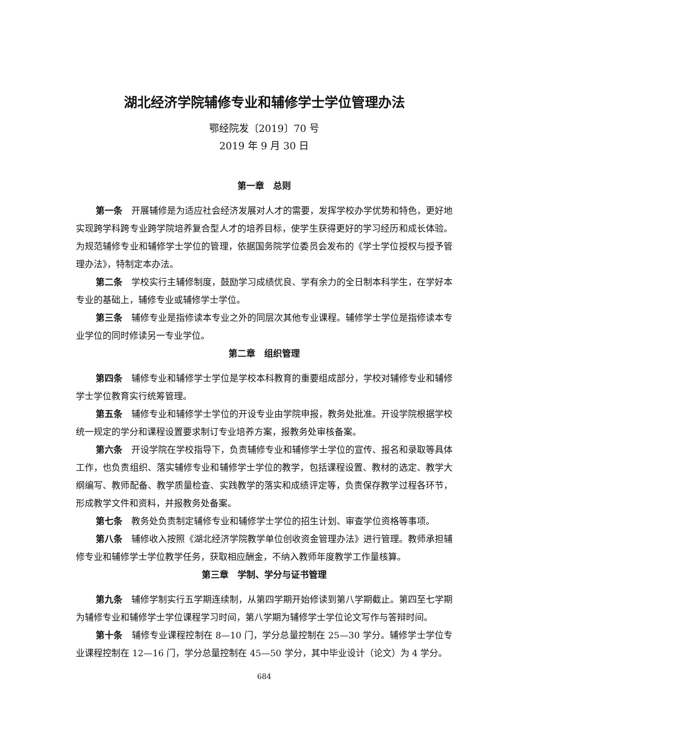湖北经济学院辅修专业和辅修学士学位管理办法
鄂经院发〔2019〕70 号
2019 年 9 月 30 日
第一章　总则
第一条　开展辅修是为适应社会经济发展对人才的需要，发挥学校办学优势和特色，更好地实现跨学科跨专业跨学院培养复合型人才的培养目标，使学生获得更好的学习经历和成长体验。为规范辅修专业和辅修学士学位的管理，依据国务院学位委员会发布的《学士学位授权与授予管理办法》，特制定本办法。
第二条　学校实行主辅修制度，鼓励学习成绩优良、学有余力的全日制本科学生，在学好本专业的基础上，辅修专业或辅修学士学位。
第三条　辅修专业是指修读本专业之外的同层次其他专业课程。辅修学士学位是指修读本专业学位的同时修读另一专业学位。
第二章　组织管理
第四条　辅修专业和辅修学士学位是学校本科教育的重要组成部分，学校对辅修专业和辅修学士学位教育实行统筹管理。
第五条　辅修专业和辅修学士学位的开设专业由学院申报，教务处批准。开设学院根据学校统一规定的学分和课程设置要求制订专业培养方案，报教务处审核备案。
第六条　开设学院在学校指导下，负责辅修专业和辅修学士学位的宣传、报名和录取等具体工作，也负责组织、落实辅修专业和辅修学士学位的教学，包括课程设置、教材的选定、教学大纲编写、教师配备、教学质量检查、实践教学的落实和成绩评定等，负责保存教学过程各环节，形成教学文件和资料，并报教务处备案。
第七条　教务处负责制定辅修专业和辅修学士学位的招生计划、审查学位资格等事项。
第八条　辅修收入按照《湖北经济学院教学单位创收资金管理办法》进行管理。教师承担辅修专业和辅修学士学位教学任务，获取相应酬金，不纳入教师年度教学工作量核算。
第三章　学制、学分与证书管理
第九条　辅修学制实行五学期连续制，从第四学期开始修读到第八学期截止。第四至七学期为辅修专业和辅修学士学位课程学习时间，第八学期为辅修学士学位论文写作与答辩时间。
第十条　辅修专业课程控制在 8—10 门，学分总量控制在 25—30 学分。辅修学士学位专业课程控制在 12—16 门，学分总量控制在 45—50 学分，其中毕业设计（论文）为 4 学分。
684